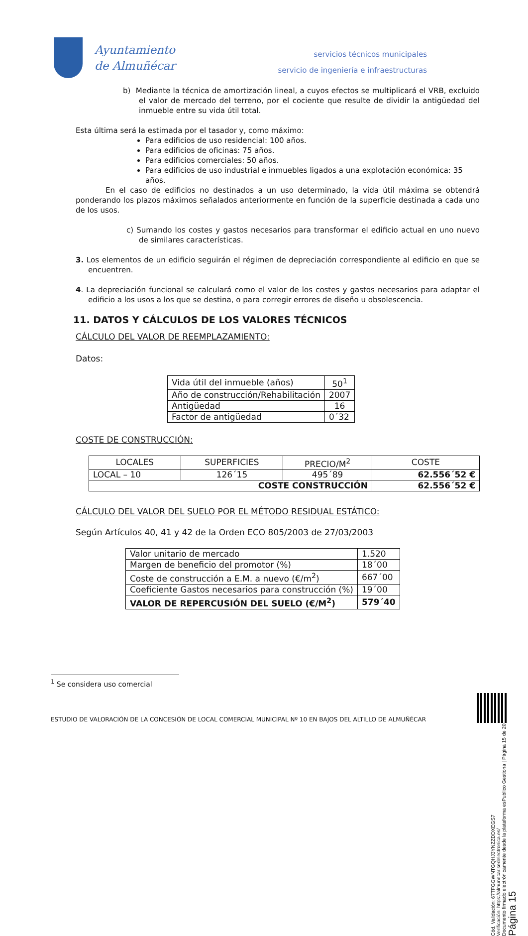Ayuntamiento
de Almuñécar
servicios técnicos municipales
servicio de ingeniería e infraestructuras
b) Mediante la técnica de amortización lineal, a cuyos efectos se multiplicará el VRB, excluido el valor de mercado del terreno, por el cociente que resulte de dividir la antigüedad del inmueble entre su vida útil total.
Esta última será la estimada por el tasador y, como máximo:
Para edificios de uso residencial: 100 años.
Para edificios de oficinas: 75 años.
Para edificios comerciales: 50 años.
Para edificios de uso industrial e inmuebles ligados a una explotación económica: 35 años.
En el caso de edificios no destinados a un uso determinado, la vida útil máxima se obtendrá ponderando los plazos máximos señalados anteriormente en función de la superficie destinada a cada uno de los usos.
c) Sumando los costes y gastos necesarios para transformar el edificio actual en uno nuevo de similares características.
3. Los elementos de un edificio seguirán el régimen de depreciación correspondiente al edificio en que se encuentren.
4. La depreciación funcional se calculará como el valor de los costes y gastos necesarios para adaptar el edificio a los usos a los que se destina, o para corregir errores de diseño u obsolescencia.
11. DATOS Y CÁLCULOS DE LOS VALORES TÉCNICOS
CÁLCULO DEL VALOR DE REEMPLAZAMIENTO:
Datos:
| Vida útil del inmueble (años) | 50<sup>1</sup> |
| Año de construcción/Rehabilitación | 2007 |
| Antigüedad | 16 |
| Factor de antigüedad | 0´32 |
COSTE DE CONSTRUCCIÓN:
| LOCALES | SUPERFICIES | PRECIO/M<sup>2</sup> | COSTE |
| --- | --- | --- | --- |
| LOCAL – 10 | 126´15 | 495´89 | 62.556´52 € |
| COSTE CONSTRUCCIÓN | | | 62.556´52 € |
CÁLCULO DEL VALOR DEL SUELO POR EL MÉTODO RESIDUAL ESTÁTICO:
Según Artículos 40, 41 y 42 de la Orden ECO 805/2003 de 27/03/2003
| Valor unitario de mercado | 1.520 |
| Margen de beneficio del promotor (%) | 18´00 |
| Coste de construcción a E.M. a nuevo (€/m<sup>2</sup>) | 667´00 |
| Coeficiente Gastos necesarios para construcción (%) | 19´00 |
| VALOR DE REPERCUSIÓN DEL SUELO (€/M<sup>2</sup>) | 579´40 |
<sup>1</sup> Se considera uso comercial
ESTUDIO DE VALORACIÓN DE LA CONCESIÓN DE LOCAL COMERCIAL MUNICIPAL Nº 10 EN BAJOS DEL ALTILLO DE ALMUÑÉCAR
Cód. Validación: 67TFGGWNTGQHJ3YNZZDDXEGS7
Verificación: https://almunecar.sedelectronica.es/
Documento firmado electrónicamente desde la plataforma esPublico Gestiona | Página 15 de 20
Página 15